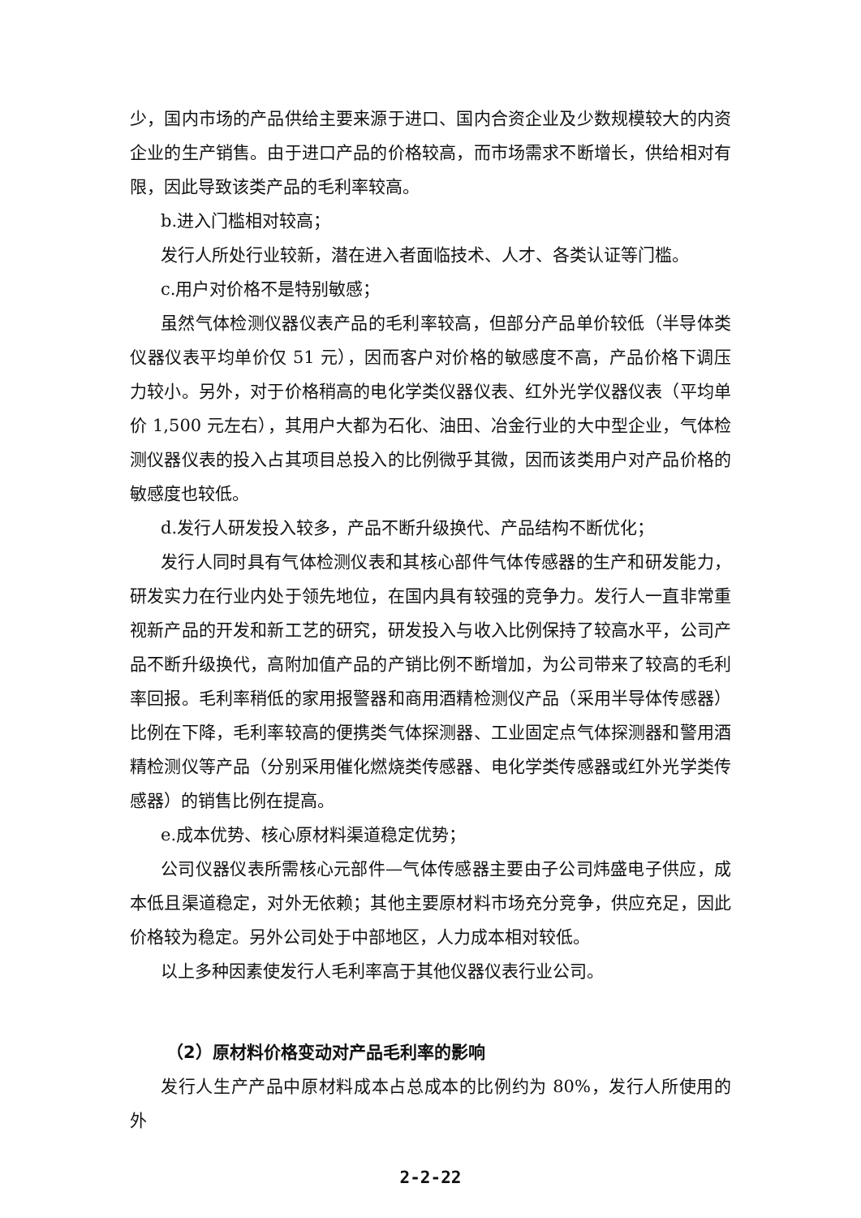少，国内市场的产品供给主要来源于进口、国内合资企业及少数规模较大的内资企业的生产销售。由于进口产品的价格较高，而市场需求不断增长，供给相对有限，因此导致该类产品的毛利率较高。
b.进入门槛相对较高；
发行人所处行业较新，潜在进入者面临技术、人才、各类认证等门槛。
c.用户对价格不是特别敏感；
虽然气体检测仪器仪表产品的毛利率较高，但部分产品单价较低（半导体类仪器仪表平均单价仅 51 元），因而客户对价格的敏感度不高，产品价格下调压力较小。另外，对于价格稍高的电化学类仪器仪表、红外光学仪器仪表（平均单价 1,500 元左右），其用户大都为石化、油田、冶金行业的大中型企业，气体检测仪器仪表的投入占其项目总投入的比例微乎其微，因而该类用户对产品价格的敏感度也较低。
d.发行人研发投入较多，产品不断升级换代、产品结构不断优化；
发行人同时具有气体检测仪表和其核心部件气体传感器的生产和研发能力，研发实力在行业内处于领先地位，在国内具有较强的竞争力。发行人一直非常重视新产品的开发和新工艺的研究，研发投入与收入比例保持了较高水平，公司产品不断升级换代，高附加值产品的产销比例不断增加，为公司带来了较高的毛利率回报。毛利率稍低的家用报警器和商用酒精检测仪产品（采用半导体传感器）比例在下降，毛利率较高的便携类气体探测器、工业固定点气体探测器和警用酒精检测仪等产品（分别采用催化燃烧类传感器、电化学类传感器或红外光学类传感器）的销售比例在提高。
e.成本优势、核心原材料渠道稳定优势；
公司仪器仪表所需核心元部件—气体传感器主要由子公司炜盛电子供应，成本低且渠道稳定，对外无依赖；其他主要原材料市场充分竞争，供应充足，因此价格较为稳定。另外公司处于中部地区，人力成本相对较低。
以上多种因素使发行人毛利率高于其他仪器仪表行业公司。
（2）原材料价格变动对产品毛利率的影响
发行人生产产品中原材料成本占总成本的比例约为 80%，发行人所使用的外
2-2-22